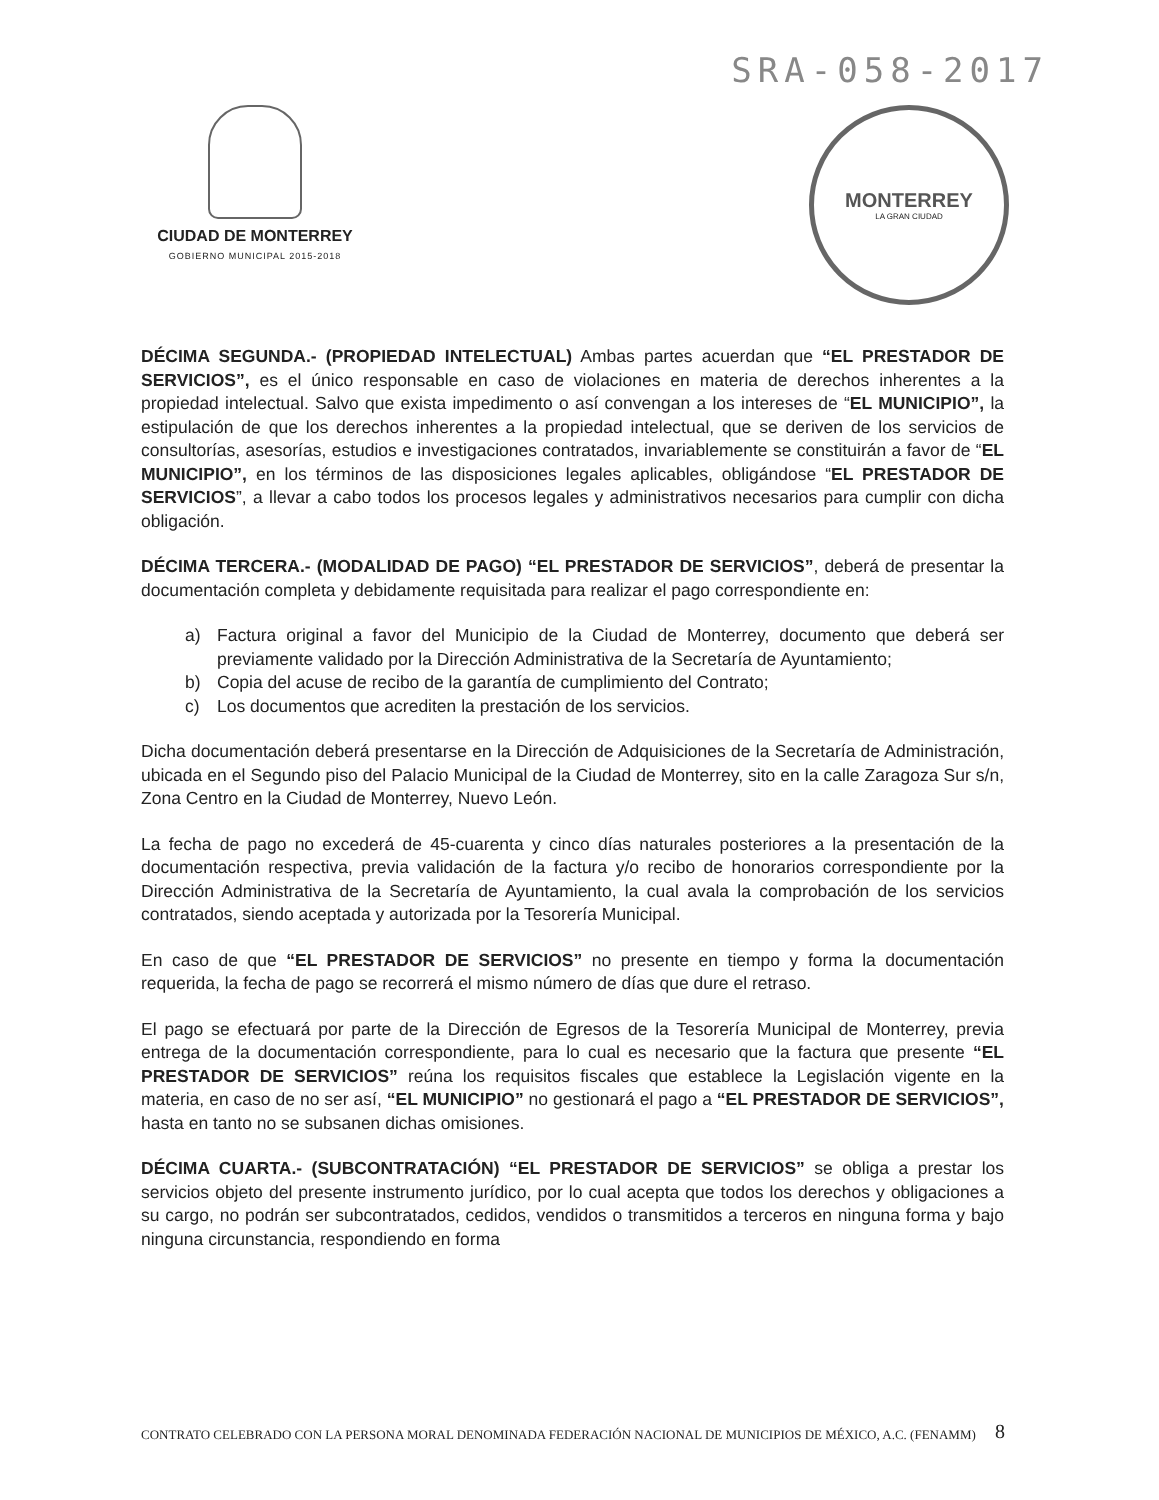SRA-058-2017
CIUDAD DE MONTERREY
GOBIERNO MUNICIPAL 2015-2018
MONTERREY
LA GRAN CIUDAD
DÉCIMA SEGUNDA.- (PROPIEDAD INTELECTUAL) Ambas partes acuerdan que “EL PRESTADOR DE SERVICIOS”, es el único responsable en caso de violaciones en materia de derechos inherentes a la propiedad intelectual. Salvo que exista impedimento o así convengan a los intereses de “EL MUNICIPIO”, la estipulación de que los derechos inherentes a la propiedad intelectual, que se deriven de los servicios de consultorías, asesorías, estudios e investigaciones contratados, invariablemente se constituirán a favor de “EL MUNICIPIO”, en los términos de las disposiciones legales aplicables, obligándose “EL PRESTADOR DE SERVICIOS”, a llevar a cabo todos los procesos legales y administrativos necesarios para cumplir con dicha obligación.
DÉCIMA TERCERA.- (MODALIDAD DE PAGO) “EL PRESTADOR DE SERVICIOS”, deberá de presentar la documentación completa y debidamente requisitada para realizar el pago correspondiente en:
a) Factura original a favor del Municipio de la Ciudad de Monterrey, documento que deberá ser previamente validado por la Dirección Administrativa de la Secretaría de Ayuntamiento;
b) Copia del acuse de recibo de la garantía de cumplimiento del Contrato;
c) Los documentos que acrediten la prestación de los servicios.
Dicha documentación deberá presentarse en la Dirección de Adquisiciones de la Secretaría de Administración, ubicada en el Segundo piso del Palacio Municipal de la Ciudad de Monterrey, sito en la calle Zaragoza Sur s/n, Zona Centro en la Ciudad de Monterrey, Nuevo León.
La fecha de pago no excederá de 45-cuarenta y cinco días naturales posteriores a la presentación de la documentación respectiva, previa validación de la factura y/o recibo de honorarios correspondiente por la Dirección Administrativa de la Secretaría de Ayuntamiento, la cual avala la comprobación de los servicios contratados, siendo aceptada y autorizada por la Tesorería Municipal.
En caso de que “EL PRESTADOR DE SERVICIOS” no presente en tiempo y forma la documentación requerida, la fecha de pago se recorrerá el mismo número de días que dure el retraso.
El pago se efectuará por parte de la Dirección de Egresos de la Tesorería Municipal de Monterrey, previa entrega de la documentación correspondiente, para lo cual es necesario que la factura que presente “EL PRESTADOR DE SERVICIOS” reúna los requisitos fiscales que establece la Legislación vigente en la materia, en caso de no ser así, “EL MUNICIPIO” no gestionará el pago a “EL PRESTADOR DE SERVICIOS”, hasta en tanto no se subsanen dichas omisiones.
DÉCIMA CUARTA.- (SUBCONTRATACIÓN) “EL PRESTADOR DE SERVICIOS” se obliga a prestar los servicios objeto del presente instrumento jurídico, por lo cual acepta que todos los derechos y obligaciones a su cargo, no podrán ser subcontratados, cedidos, vendidos o transmitidos a terceros en ninguna forma y bajo ninguna circunstancia, respondiendo en forma
CONTRATO CELEBRADO CON LA PERSONA MORAL DENOMINADA FEDERACIÓN NACIONAL DE MUNICIPIOS DE MÉXICO, A.C. (FENAMM)
8